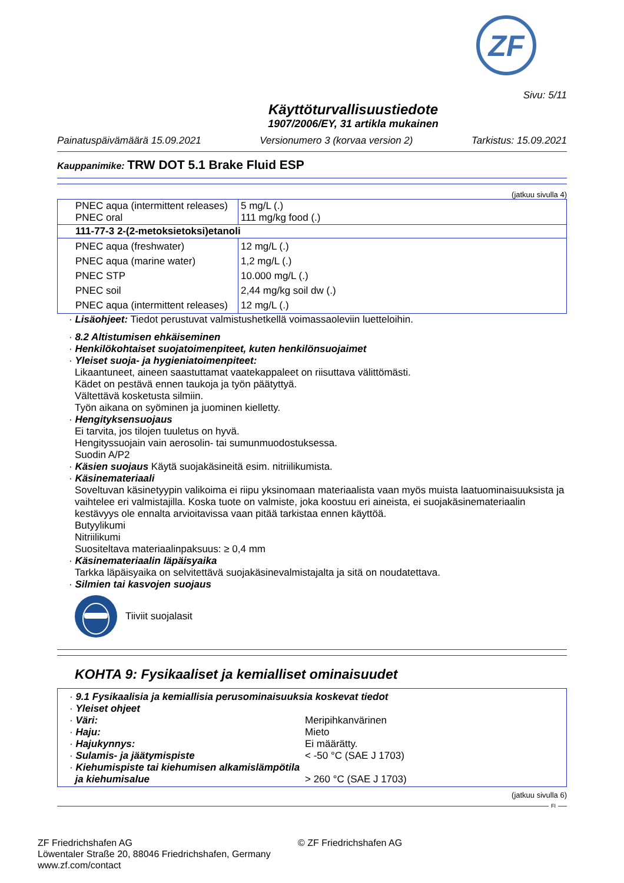ZF
Sivu: 5/11
Käyttöturvallisuustiedote
1907/2006/EY, 31 artikla mukainen
Painatuspäivämäärä 15.09.2021 Versionumero 3 (korvaa version 2) Tarkistus: 15.09.2021
Kauppanimike: TRW DOT 5.1 Brake Fluid ESP
(jatkuu sivulla 4)
| PNEC aqua (intermittent releases) PNEC oral | 5 mg/L (.) 111 mg/kg food (.) |
| 111-77-3 2-(2-metoksietoksi)etanoli | |
| PNEC aqua (freshwater) PNEC aqua (marine water) PNEC STP PNEC soil PNEC aqua (intermittent releases) | 12 mg/L (.) 1,2 mg/L (.) 10.000 mg/L (.) 2,44 mg/kg soil dw (.) 12 mg/L (.) |
· Lisäohjeet: Tiedot perustuvat valmistushetkellä voimassaoleviin luetteloihin.
· 8.2 Altistumisen ehkäiseminen
· Henkilökohtaiset suojatoimenpiteet, kuten henkilönsuojaimet
· Yleiset suoja- ja hygieniatoimenpiteet:
Likaantuneet, aineen saastuttamat vaatekappaleet on riisuttava välittömästi.
Kädet on pestävä ennen taukoja ja työn päätyttyä.
Vältettävä kosketusta silmiin.
Työn aikana on syöminen ja juominen kielletty.
· Hengityksensuojaus
Ei tarvita, jos tilojen tuuletus on hyvä.
Hengityssuojain vain aerosolin- tai sumunmuodostuksessa.
Suodin A/P2
· Käsien suojaus Käytä suojakäsineitä esim. nitriilikumista.
· Käsinemateriaali
Soveltuvan käsinetyypin valikoima ei riipu yksinomaan materiaalista vaan myös muista laatuominaisuuksista ja vaihtelee eri valmistajilla. Koska tuote on valmiste, joka koostuu eri aineista, ei suojakäsinemateriaalin kestävyys ole ennalta arvioitavissa vaan pitää tarkistaa ennen käyttöä.
Butyylikumi
Nitriilikumi
Suositeltava materiaalinpaksuus: ≥ 0,4 mm
· Käsinemateriaalin läpäisyaika
Tarkka läpäisyaika on selvitettävä suojakäsinevalmistajalta ja sitä on noudatettava.
· Silmien tai kasvojen suojaus
Tiiviit suojalasit
KOHTA 9: Fysikaaliset ja kemialliset ominaisuudet
· 9.1 Fysikaalisia ja kemiallisia perusominaisuuksia koskevat tiedot
· Yleiset ohjeet
| · Väri: | Meripihkanvärinen |
| · Haju: | Mieto |
| · Hajukynnys: | Ei määrätty. |
| · Sulamis- ja jäätymispiste | < -50 °C (SAE J 1703) |
| · Kiehumispiste tai kiehumisen alkamislämpötila ja kiehumisalue | > 260 °C (SAE J 1703) |
(jatkuu sivulla 6)
FI
ZF Friedrichshafen AG
Löwentaler Straße 20, 88046 Friedrichshafen, Germany
www.zf.com/contact
© ZF Friedrichshafen AG